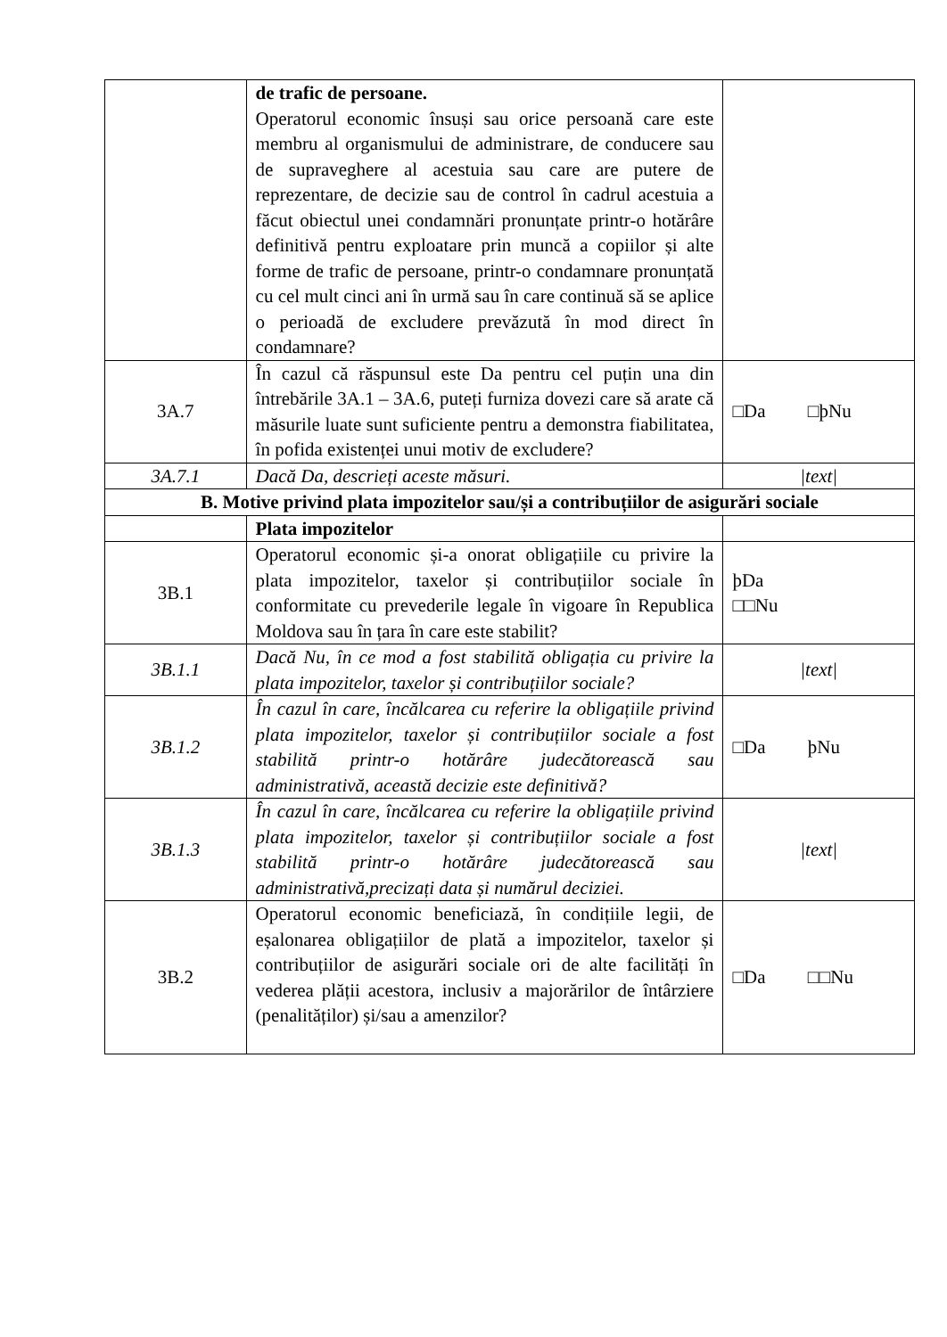| | de trafic de persoane. Operatorul economic însuși sau orice persoană care este membru al organismului de administrare, de conducere sau de supraveghere al acestuia sau care are putere de reprezentare, de decizie sau de control în cadrul acestuia a făcut obiectul unei condamnări pronunțate printr-o hotărâre definitivă pentru exploatare prin muncă a copiilor și alte forme de trafic de persoane, printr-o condamnare pronunțată cu cel mult cinci ani în urmă sau în care continuă să se aplice o perioadă de excludere prevăzută în mod direct în condamnare? | |
| 3A.7 | În cazul că răspunsul este Da pentru cel puțin una din întrebările 3A.1 – 3A.6, puteți furniza dovezi care să arate că măsurile luate sunt suficiente pentru a demonstra fiabilitatea, în pofida existenței unui motiv de excludere? | □Da □þNu |
| 3A.7.1 | Dacă Da, descrieți aceste măsuri. | /text/ |
| B. Motive privind plata impozitelor sau/și a contribuțiilor de asigurări sociale | | |
| | Plata impozitelor | |
| 3B.1 | Operatorul economic și-a onorat obligațiile cu privire la plata impozitelor, taxelor și contribuțiilor sociale în conformitate cu prevederile legale în vigoare în Republica Moldova sau în țara în care este stabilit? | þDa □□Nu |
| 3B.1.1 | Dacă Nu, în ce mod a fost stabilită obligația cu privire la plata impozitelor, taxelor și contribuțiilor sociale? | /text/ |
| 3B.1.2 | În cazul în care, încălcarea cu referire la obligațiile privind plata impozitelor, taxelor și contribuțiilor sociale a fost stabilită printr-o hotărâre judecătorească sau administrativă, această decizie este definitivă? | □Da þNu |
| 3B.1.3 | În cazul în care, încălcarea cu referire la obligațiile privind plata impozitelor, taxelor și contribuțiilor sociale a fost stabilită printr-o hotărâre judecătorească sau administrativă,precizați data și numărul deciziei. | /text/ |
| 3B.2 | Operatorul economic beneficiază, în condițiile legii, de eșalonarea obligațiilor de plată a impozitelor, taxelor și contribuțiilor de asigurări sociale ori de alte facilități în vederea plății acestora, inclusiv a majorărilor de întârziere (penalităților) și/sau a amenzilor? | □Da □□Nu |